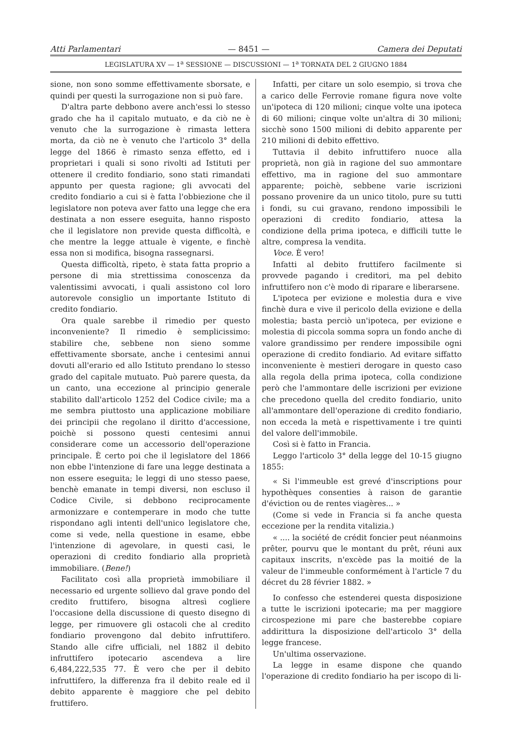Atti Parlamentari — 8451 — Camera dei Deputati
LEGISLATURA XV — 1<sup>a</sup> SESSIONE — DISCUSSIONI — 1<sup>a</sup> TORNATA DEL 2 GIUGNO 1884
sione, non sono somme effettivamente sborsate, e quindi per questi la surrogazione non si può fare.
D'altra parte debbono avere anch'essi lo stesso grado che ha il capitalo mutuato, e da ciò ne è venuto che la surrogazione è rimasta lettera morta, da ciò ne è venuto che l'articolo 3° della legge del 1866 è rimasto senza effetto, ed i proprietari i quali si sono rivolti ad Istituti per ottenere il credito fondiario, sono stati rimandati appunto per questa ragione; gli avvocati del credito fondiario a cui si è fatta l'obbiezione che il legislatore non poteva aver fatto una legge che era destinata a non essere eseguita, hanno risposto che il legislatore non previde questa difficoltà, e che mentre la legge attuale è vigente, e finchè essa non si modifica, bisogna rassegnarsi.
Questa difficoltà, ripeto, è stata fatta proprio a persone di mia strettissima conoscenza da valentissimi avvocati, i quali assistono col loro autorevole consiglio un importante Istituto di credito fondiario.
Ora quale sarebbe il rimedio per questo inconveniente? Il rimedio è semplicissimo: stabilire che, sebbene non sieno somme effettivamente sborsate, anche i centesimi annui dovuti all'erario ed allo Istituto prendano lo stesso grado del capitale mutuato. Può parere questa, da un canto, una eccezione al principio generale stabilito dall'articolo 1252 del Codice civile; ma a me sembra piuttosto una applicazione mobiliare dei principii che regolano il diritto d'accessione, poichè si possono questi centesimi annui considerare come un accessorio dell'operazione principale. È certo poi che il legislatore del 1866 non ebbe l'intenzione di fare una legge destinata a non essere eseguita; le leggi di uno stesso paese, benchè emanate in tempi diversi, non escluso il Codice Civile, si debbono reciprocamente armonizzare e contemperare in modo che tutte rispondano agli intenti dell'unico legislatore che, come si vede, nella questione in esame, ebbe l'intenzione di agevolare, in questi casi, le operazioni di credito fondiario alla proprietà immobiliare. (Bene!)
Facilitato così alla proprietà immobiliare il necessario ed urgente sollievo dal grave pondo del credito fruttifero, bisogna altresì cogliere l'occasione della discussione di questo disegno di legge, per rimuovere gli ostacoli che al credito fondiario provengono dal debito infruttifero. Stando alle cifre ufficiali, nel 1882 il debito infruttifero ipotecario ascendeva a lire 6,484,222,535 77. È vero che per il debito infruttifero, la differenza fra il debito reale ed il debito apparente è maggiore che pel debito fruttifero.
Infatti, per citare un solo esempio, si trova che a carico delle Ferrovie romane figura nove volte un'ipoteca di 120 milioni; cinque volte una ipoteca di 60 milioni; cinque volte un'altra di 30 milioni; sicchè sono 1500 milioni di debito apparente per 210 milioni di debito effettivo.
Tuttavia il debito infruttifero nuoce alla proprietà, non già in ragione del suo ammontare effettivo, ma in ragione del suo ammontare apparente; poichè, sebbene varie iscrizioni possano provenire da un unico titolo, pure su tutti i fondi, su cui gravano, rendono impossibili le operazioni di credito fondiario, attesa la condizione della prima ipoteca, e difficili tutte le altre, compresa la vendita.
Voce. È vero!
Infatti al debito fruttifero facilmente si provvede pagando i creditori, ma pel debito infruttifero non c'è modo di riparare e liberarsene.
L'ipoteca per evizione e molestia dura e vive finchè dura e vive il pericolo della evizione e della molestia; basta perciò un'ipoteca, per evizione e molestia di piccola somma sopra un fondo anche di valore grandissimo per rendere impossibile ogni operazione di credito fondiario. Ad evitare siffatto inconveniente è mestieri derogare in questo caso alla regola della prima ipoteca, colla condizione però che l'ammontare delle iscrizioni per evizione che precedono quella del credito fondiario, unito all'ammontare dell'operazione di credito fondiario, non ecceda la metà e rispettivamente i tre quinti del valore dell'immobile.
Così si è fatto in Francia.
Leggo l'articolo 3° della legge del 10-15 giugno 1855:
« Si l'immeuble est grevé d'inscriptions pour hypothèques consenties à raison de garantie d'éviction ou de rentes viagères... »
(Come si vede in Francia si fa anche questa eccezione per la rendita vitalizia.)
« .... la société de crédit foncier peut néanmoins prêter, pourvu que le montant du prêt, réuni aux capitaux inscrits, n'excède pas la moitié de la valeur de l'immeuble conformément à l'article 7 du décret du 28 février 1882. »
Io confesso che estenderei questa disposizione a tutte le iscrizioni ipotecarie; ma per maggiore circospezione mi pare che basterebbe copiare addirittura la disposizione dell'articolo 3° della legge francese.
Un'ultima osservazione.
La legge in esame dispone che quando l'operazione di credito fondiario ha per iscopo di li-